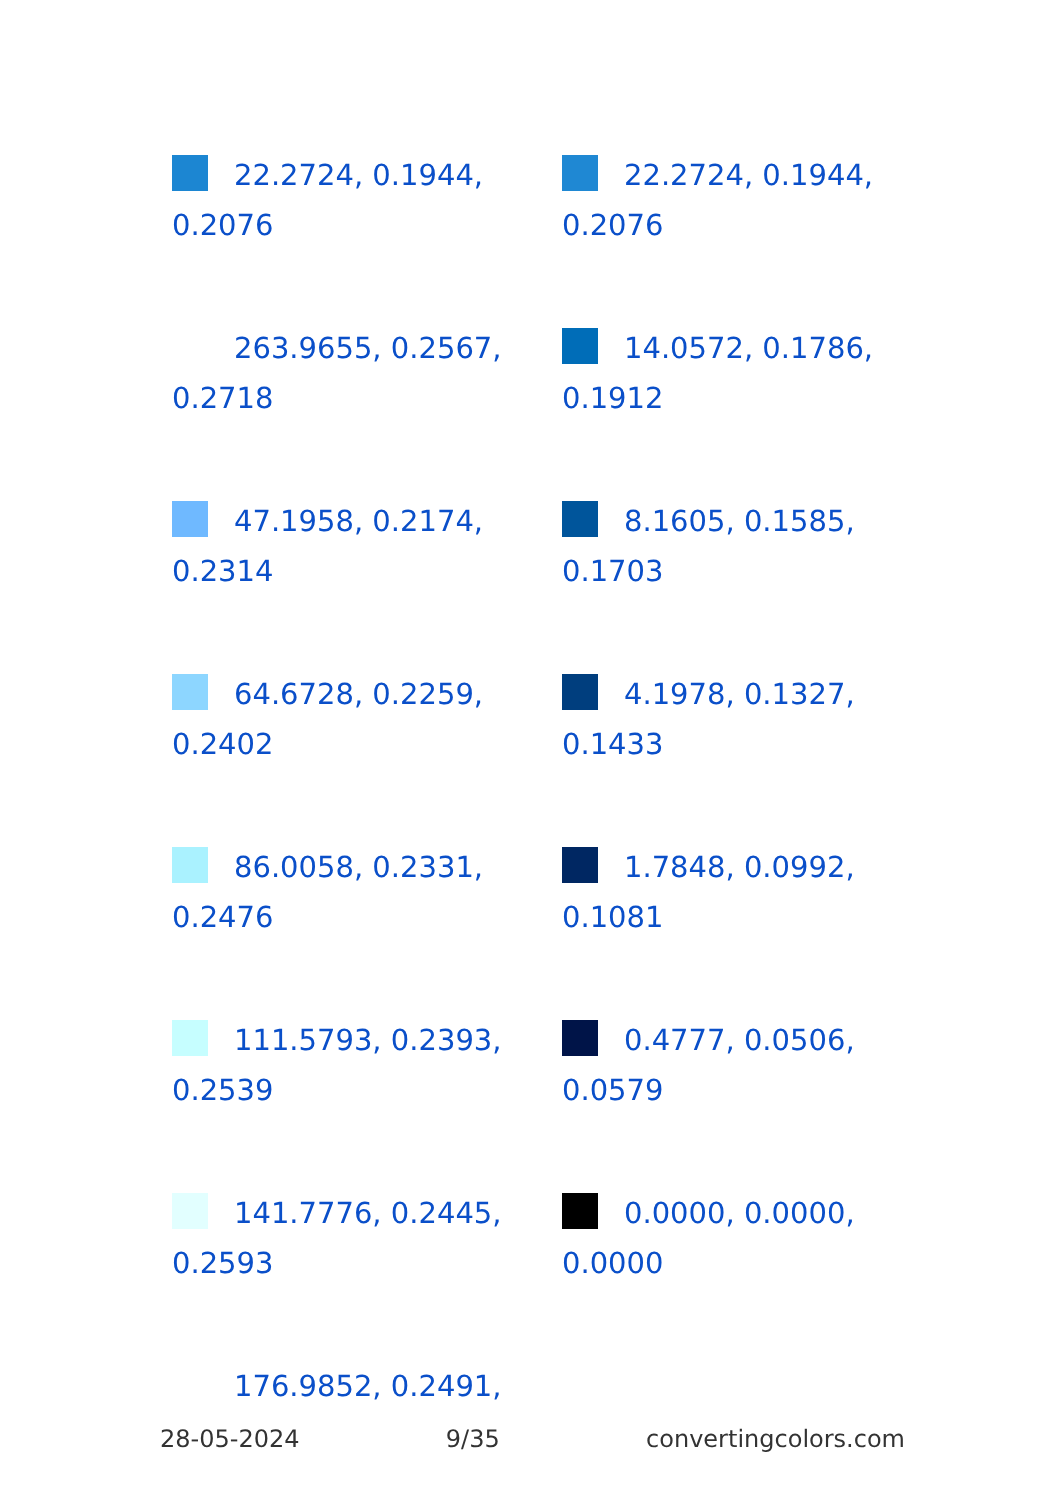22.2724, 0.1944, 0.2076
22.2724, 0.1944, 0.2076
263.9655, 0.2567, 0.2718
14.0572, 0.1786, 0.1912
47.1958, 0.2174, 0.2314
8.1605, 0.1585, 0.1703
64.6728, 0.2259, 0.2402
4.1978, 0.1327, 0.1433
86.0058, 0.2331, 0.2476
1.7848, 0.0992, 0.1081
111.5793, 0.2393, 0.2539
0.4777, 0.0506, 0.0579
141.7776, 0.2445, 0.2593
0.0000, 0.0000, 0.0000
176.9852, 0.2491,
28-05-2024 9/35 convertingcolors.com